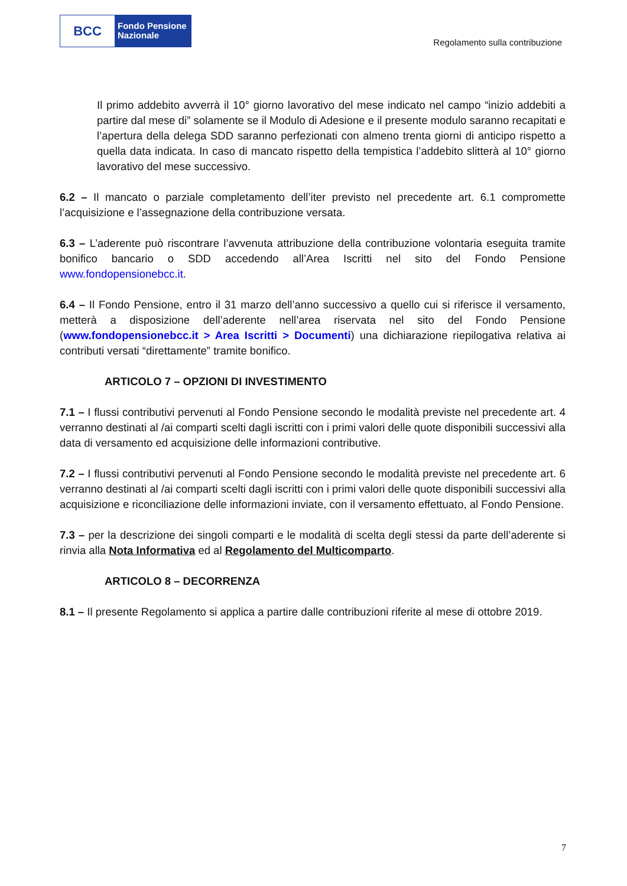BCC
Fondo Pensione
Nazionale
Regolamento sulla contribuzione
Il primo addebito avverrà il 10° giorno lavorativo del mese indicato nel campo “inizio addebiti a partire dal mese di” solamente se il Modulo di Adesione e il presente modulo saranno recapitati e l’apertura della delega SDD saranno perfezionati con almeno trenta giorni di anticipo rispetto a quella data indicata. In caso di mancato rispetto della tempistica l’addebito slitterà al 10° giorno lavorativo del mese successivo.
6.2 – Il mancato o parziale completamento dell’iter previsto nel precedente art. 6.1 compromette l’acquisizione e l’assegnazione della contribuzione versata.
6.3 – L’aderente può riscontrare l’avvenuta attribuzione della contribuzione volontaria eseguita tramite bonifico bancario o SDD accedendo all’Area Iscritti nel sito del Fondo Pensione www.fondopensionebcc.it.
6.4 – Il Fondo Pensione, entro il 31 marzo dell’anno successivo a quello cui si riferisce il versamento, metterà a disposizione dell’aderente nell’area riservata nel sito del Fondo Pensione (www.fondopensionebcc.it > Area Iscritti > Documenti) una dichiarazione riepilogativa relativa ai contributi versati “direttamente” tramite bonifico.
ARTICOLO 7 – OPZIONI DI INVESTIMENTO
7.1 – I flussi contributivi pervenuti al Fondo Pensione secondo le modalità previste nel precedente art. 4 verranno destinati al /ai comparti scelti dagli iscritti con i primi valori delle quote disponibili successivi alla data di versamento ed acquisizione delle informazioni contributive.
7.2 – I flussi contributivi pervenuti al Fondo Pensione secondo le modalità previste nel precedente art. 6 verranno destinati al /ai comparti scelti dagli iscritti con i primi valori delle quote disponibili successivi alla acquisizione e riconciliazione delle informazioni inviate, con il versamento effettuato, al Fondo Pensione.
7.3 – per la descrizione dei singoli comparti e le modalità di scelta degli stessi da parte dell’aderente si rinvia alla Nota Informativa ed al Regolamento del Multicomparto.
ARTICOLO 8 – DECORRENZA
8.1 – Il presente Regolamento si applica a partire dalle contribuzioni riferite al mese di ottobre 2019.
7